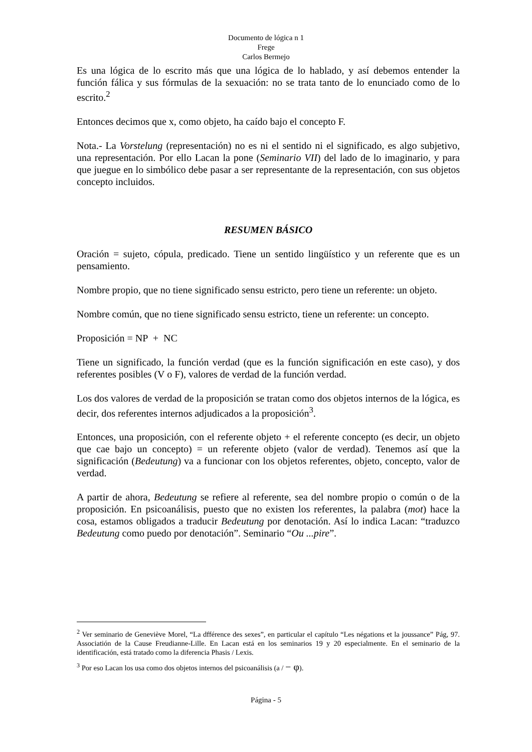Documento de lógica n 1
Frege
Carlos Bermejo
Es una lógica de lo escrito más que una lógica de lo hablado, y así debemos entender la función fálica y sus fórmulas de la sexuación: no se trata tanto de lo enunciado como de lo escrito.<sup>2</sup>
Entonces decimos que x, como objeto, ha caído bajo el concepto F.
Nota.- La Vorstelung (representación) no es ni el sentido ni el significado, es algo subjetivo, una representación. Por ello Lacan la pone (Seminario VII) del lado de lo imaginario, y para que juegue en lo simbólico debe pasar a ser representante de la representación, con sus objetos concepto incluidos.
RESUMEN BÁSICO
Oración = sujeto, cópula, predicado. Tiene un sentido lingüístico y un referente que es un pensamiento.
Nombre propio, que no tiene significado sensu estricto, pero tiene un referente: un objeto.
Nombre común, que no tiene significado sensu estricto, tiene un referente: un concepto.
Proposición = NP + NC
Tiene un significado, la función verdad (que es la función significación en este caso), y dos referentes posibles (V o F), valores de verdad de la función verdad.
Los dos valores de verdad de la proposición se tratan como dos objetos internos de la lógica, es decir, dos referentes internos adjudicados a la proposición<sup>3</sup>.
Entonces, una proposición, con el referente objeto + el referente concepto (es decir, un objeto que cae bajo un concepto) = un referente objeto (valor de verdad). Tenemos así que la significación (Bedeutung) va a funcionar con los objetos referentes, objeto, concepto, valor de verdad.
A partir de ahora, Bedeutung se refiere al referente, sea del nombre propio o común o de la proposición. En psicoanálisis, puesto que no existen los referentes, la palabra (mot) hace la cosa, estamos obligados a traducir Bedeutung por denotación. Así lo indica Lacan: “traduzco Bedeutung como puedo por denotación”. Seminario “Ou ...pire”.
<sup>2</sup> Ver seminario de Geneviève Morel, “La dfférence des sexes”, en particular el capítulo “Les négations et la joussance” Pág, 97. Associatión de la Cause Freudianne-Lille. En Lacan está en los seminarios 19 y 20 especialmente. En el seminario de la identificación, está tratado como la diferencia Phasis / Lexis.
<sup>3</sup> Por eso Lacan los usa como dos objetos internos del psicoanálisis (a / − φ).
Página - 5